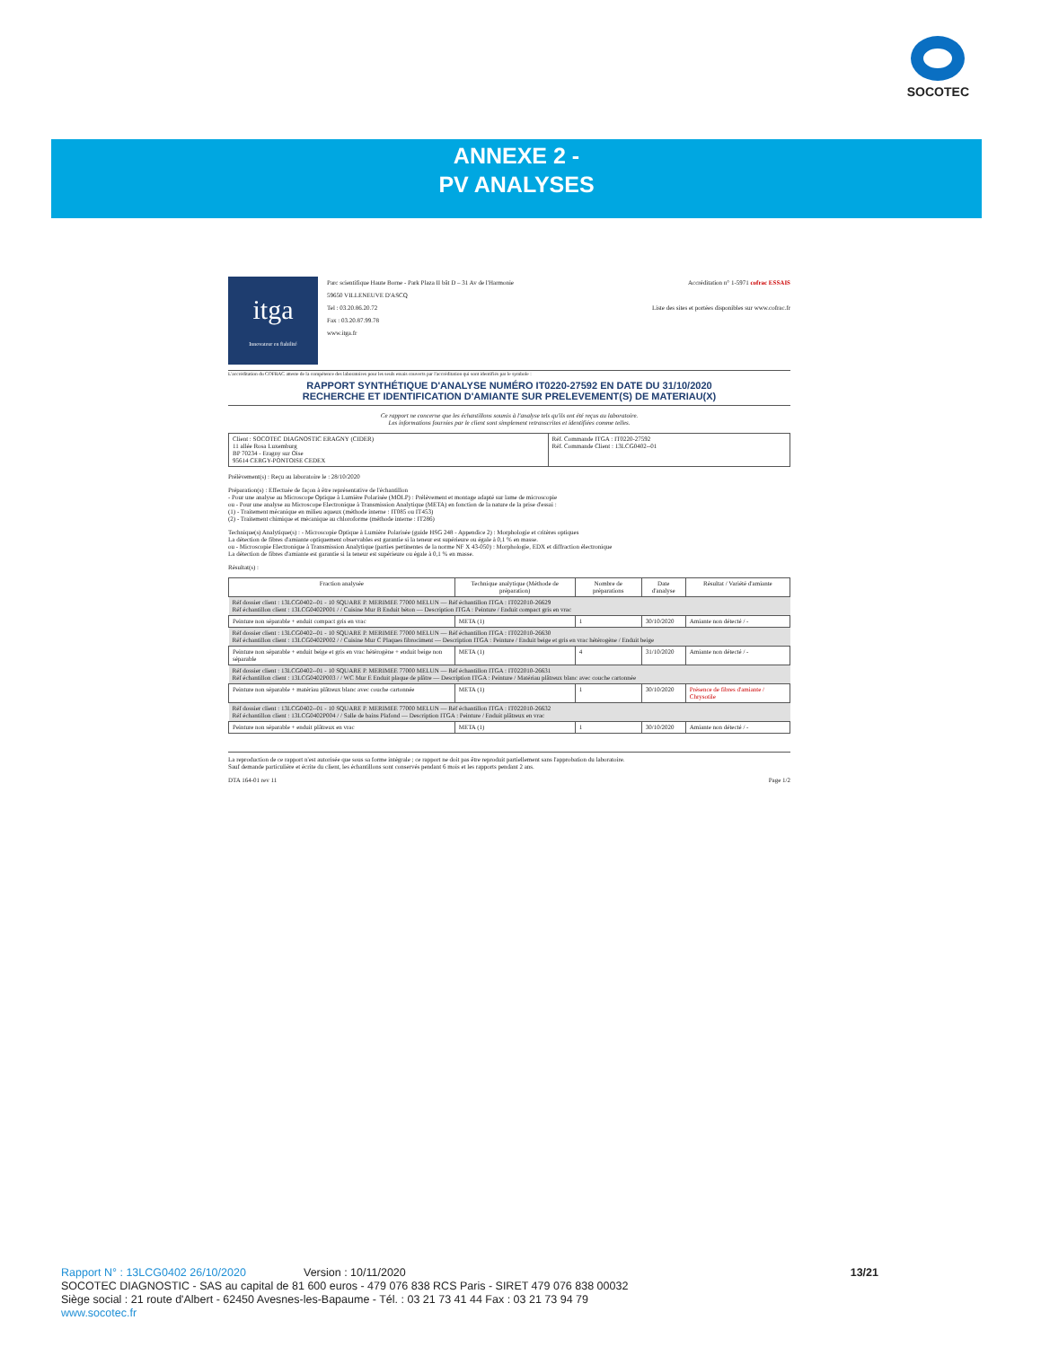SOCOTEC
ANNEXE 2 -
PV ANALYSES
itga
Innovateur en fiabilité
Parc scientifique Haute Borne - Park Plaza II bât D – 31 Av de l'Harmonie
59650 VILLENEUVE D'ASCQ
Tel : 03.20.86.20.72
Fax : 03.20.87.99.78
www.itga.fr
Accréditation n° 1-5971 cofrac ESSAIS
Liste des sites et portées disponibles sur www.cofrac.fr
L'accréditation du COFRAC atteste de la compétence des laboratoires pour les seuls essais couverts par l'accréditation qui sont identifiés par le symbole :
RAPPORT SYNTHÉTIQUE D'ANALYSE NUMÉRO IT0220-27592 EN DATE DU 31/10/2020
RECHERCHE ET IDENTIFICATION D'AMIANTE SUR PRELEVEMENT(S) DE MATERIAU(X)
Ce rapport ne concerne que les échantillons soumis à l'analyse tels qu'ils ont été reçus au laboratoire.
Les informations fournies par le client sont simplement retranscrites et identifiées comme telles.
| Client : SOCOTEC DIAGNOSTIC ERAGNY (CIDER) 11 allée Rosa Luxemburg BP 70234 - Eragny sur Oise 95614 CERGY-PONTOISE CEDEX | Réf. Commande ITGA : IT0220-27592 Réf. Commande Client : 13LCG0402--01 |
Prélèvement(s) : Reçu au laboratoire le : 28/10/2020
Préparation(s) : Effectuée de façon à être représentative de l'échantillon
- Pour une analyse au Microscope Optique à Lumière Polarisée (MOLP) : Prélèvement et montage adapté sur lame de microscopie
ou - Pour une analyse au Microscope Electronique à Transmission Analytique (META) en fonction de la nature de la prise d'essai :
(1) - Traitement mécanique en milieu aqueux (méthode interne : IT085 ou IT453)
(2) - Traitement chimique et mécanique au chloroforme (méthode interne : IT286)
Technique(s) Analytique(s) : - Microscopie Optique à Lumière Polarisée (guide HSG 248 - Appendice 2) : Morphologie et critères optiques
La détection de fibres d'amiante optiquement observables est garantie si la teneur est supérieure ou égale à 0,1 % en masse.
ou - Microscopie Electronique à Transmission Analytique (parties pertinentes de la norme NF X 43-050) : Morphologie, EDX et diffraction électronique
La détection de fibres d'amiante est garantie si la teneur est supérieure ou égale à 0,1 % en masse.
Résultat(s) :
| Fraction analysée | Technique analytique (Méthode de préparation) | Nombre de préparations | Date d'analyse | Résultat / Variété d'amiante |
| --- | --- | --- | --- | --- |
| Réf dossier client : 13LCG0402--01 - 10 SQUARE P. MERIMEE 77000 MELUN — Réf échantillon ITGA : IT022010-26629 Réf échantillon client : 13LCG0402P001 / / Cuisine Mur B Enduit béton — Description ITGA : Peinture / Enduit compact gris en vrac | | | | |
| Peinture non séparable + enduit compact gris en vrac | META (1) | 1 | 30/10/2020 | Amiante non détecté / - |
| Réf dossier client : 13LCG0402--01 - 10 SQUARE P. MERIMEE 77000 MELUN — Réf échantillon ITGA : IT022010-26630 Réf échantillon client : 13LCG0402P002 / / Cuisine Mur C Plaques fibrociment — Description ITGA : Peinture / Enduit beige et gris en vrac hétérogène / Enduit beige | | | | |
| Peinture non séparable + enduit beige et gris en vrac hétérogène + enduit beige non séparable | META (1) | 4 | 31/10/2020 | Amiante non détecté / - |
| Réf dossier client : 13LCG0402--01 - 10 SQUARE P. MERIMEE 77000 MELUN — Réf échantillon ITGA : IT022010-26631 Réf échantillon client : 13LCG0402P003 / / WC Mur E Enduit plaque de plâtre — Description ITGA : Peinture / Matériau plâtreux blanc avec couche cartonnée | | | | |
| Peinture non séparable + matériau plâtreux blanc avec couche cartonnée | META (1) | 1 | 30/10/2020 | Présence de fibres d'amiante / Chrysotile |
| Réf dossier client : 13LCG0402--01 - 10 SQUARE P. MERIMEE 77000 MELUN — Réf échantillon ITGA : IT022010-26632 Réf échantillon client : 13LCG0402P004 / / Salle de bains Plafond — Description ITGA : Peinture / Enduit plâtreux en vrac | | | | |
| Peinture non séparable + enduit plâtreux en vrac | META (1) | 1 | 30/10/2020 | Amiante non détecté / - |
La reproduction de ce rapport n'est autorisée que sous sa forme intégrale ; ce rapport ne doit pas être reproduit partiellement sans l'approbation du laboratoire.
Sauf demande particulière et écrite du client, les échantillons sont conservés pendant 6 mois et les rapports pendant 2 ans.
DTA 164-01 rev 11 Page 1/2
Rapport N° : 13LCG0402 26/10/2020 Version : 10/11/2020 13/21
SOCOTEC DIAGNOSTIC - SAS au capital de 81 600 euros - 479 076 838 RCS Paris - SIRET 479 076 838 00032
Siège social : 21 route d'Albert - 62450 Avesnes-les-Bapaume - Tél. : 03 21 73 41 44 Fax : 03 21 73 94 79
www.socotec.fr